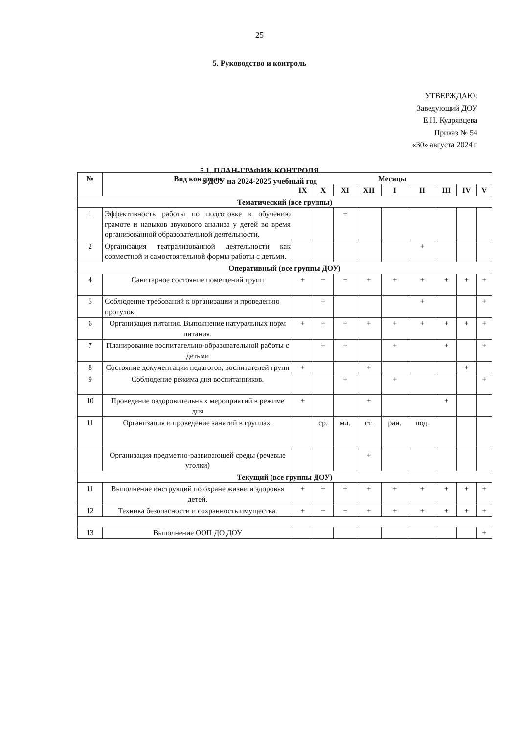25
5. Руководство и контроль
УТВЕРЖДАЮ:
Заведующий ДОУ
Е.Н. Кудрявцева
Приказ № 54
«30» августа 2024 г
5.1. ПЛАН-ГРАФИК КОНТРОЛЯ
в ДОУ на 2024-2025 учебный год
| № | Вид контроля | Месяцы | | | | | | | | |
| --- | --- | --- | --- | --- | --- | --- | --- | --- | --- | --- |
| | | IX | X | XI | XII | I | II | III | IV | V |
| Тематический (все группы) | | | | | | | | | | |
| 1 | Эффективность работы по подготовке к обучению грамоте и навыков звукового анализа у детей во время организованной образовательной деятельности. | | | + | | | | | | |
| 2 | Организация театрализованной деятельности как совместной и самостоятельной формы работы с детьми. | | | | | | + | | | |
| Оперативный (все группы ДОУ) | | | | | | | | | | |
| 4 | Санитарное состояние помещений групп | + | + | + | + | + | + | + | + | + |
| 5 | Соблюдение требований к организации и проведению прогулок | | + | | | | + | | | + |
| 6 | Организация питания. Выполнение натуральных норм питания. | + | + | + | + | + | + | + | + | + |
| 7 | Планирование воспитательно-образовательной работы с детьми | | + | + | | + | | + | | + |
| 8 | Состояние документации педагогов, воспитателей групп | + | | | + | | | | + | |
| 9 | Соблюдение режима дня воспитанников. | | | + | | + | | | | + |
| 10 | Проведение оздоровительных мероприятий в режиме дня | + | | | + | | | + | | |
| 11 | Организация и проведение занятий в группах. | | ср. | мл. | ст. | ран. | под. | | | |
| | Организация предметно-развивающей среды (речевые уголки) | | | | + | | | | | |
| Текущий (все группы ДОУ) | | | | | | | | | | |
| 11 | Выполнение инструкций по охране жизни и здоровья детей. | + | + | + | + | + | + | + | + | + |
| 12 | Техника безопасности и сохранность имущества. | + | + | + | + | + | + | + | + | + |
| 13 | Выполнение ООП ДО ДОУ | | | | | | | | | + |